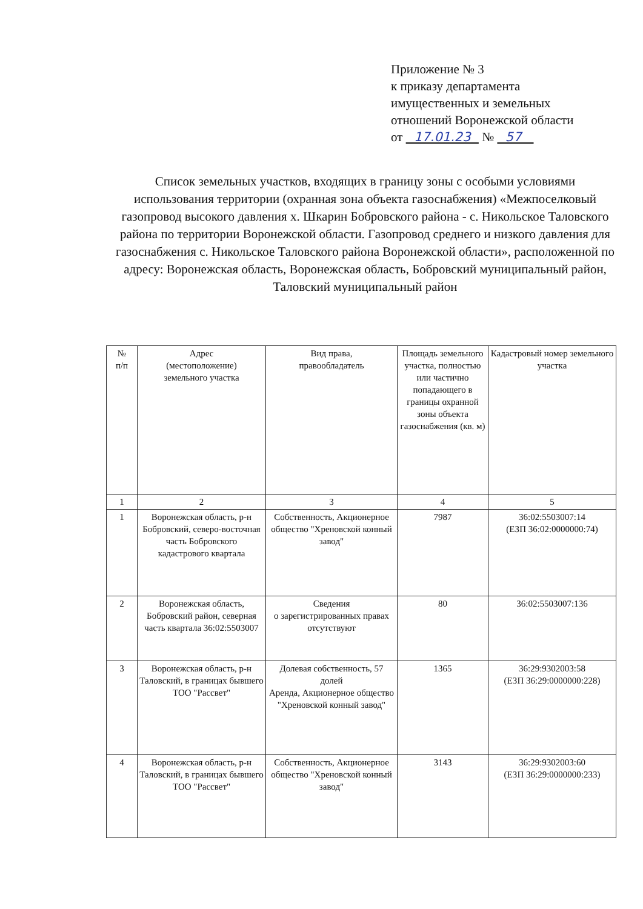Приложение № 3
к приказу департамента
имущественных и земельных
отношений Воронежской области
от 17.01.23 № 57
Список земельных участков, входящих в границу зоны с особыми условиями использования территории (охранная зона объекта газоснабжения) «Межпоселковый газопровод высокого давления х. Шкарин Бобровского района - с. Никольское Таловского района по территории Воронежской области. Газопровод среднего и низкого давления для газоснабжения с. Никольское Таловского района Воронежской области», расположенной по адресу: Воронежская область, Воронежская область, Бобровский муниципальный район, Таловский муниципальный район
| № п/п | Адрес (местоположение) земельного участка | Вид права, правообладатель | Площадь земельного участка, полностью или частично попадающего в границы охранной зоны объекта газоснабжения (кв. м) | Кадастровый номер земельного участка |
| --- | --- | --- | --- | --- |
| 1 | 2 | 3 | 4 | 5 |
| 1 | Воронежская область, р-н Бобровский, северо-восточная часть Бобровского кадастрового квартала | Собственность, Акционерное общество "Хреновской конный завод" | 7987 | 36:02:5503007:14 (ЕЗП 36:02:0000000:74) |
| 2 | Воронежская область, Бобровский район, северная часть квартала 36:02:5503007 | Сведения о зарегистрированных правах отсутствуют | 80 | 36:02:5503007:136 |
| 3 | Воронежская область, р-н Таловский, в границах бывшего ТОО "Рассвет" | Долевая собственность, 57 долей Аренда, Акционерное общество "Хреновской конный завод" | 1365 | 36:29:9302003:58 (ЕЗП 36:29:0000000:228) |
| 4 | Воронежская область, р-н Таловский, в границах бывшего ТОО "Рассвет" | Собственность, Акционерное общество "Хреновской конный завод" | 3143 | 36:29:9302003:60 (ЕЗП 36:29:0000000:233) |